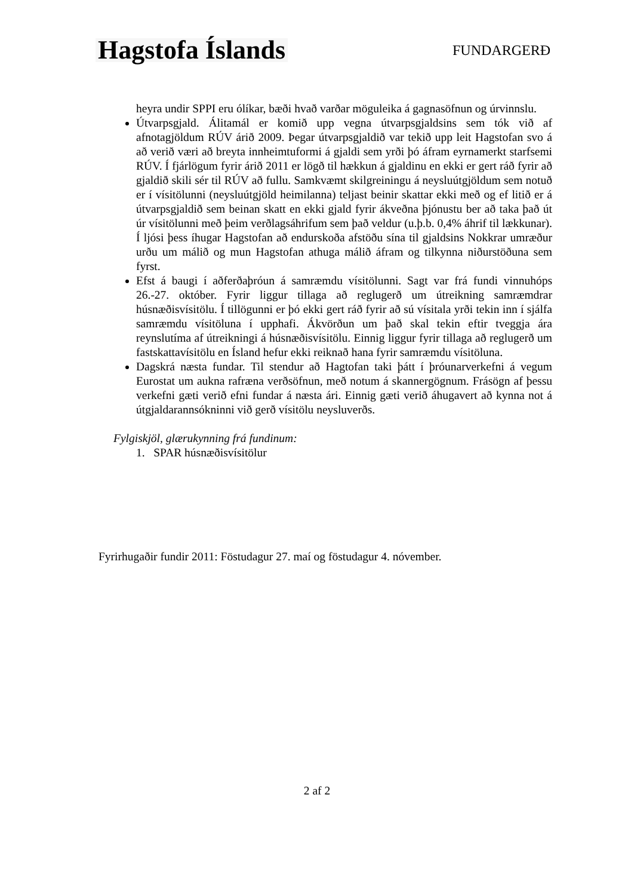Hagstofa Íslands
FUNDARGERÐ
heyra undir SPPI eru ólíkar, bæði hvað varðar möguleika á gagnasöfnun og úrvinnslu.
Útvarpsgjald. Álitamál er komið upp vegna útvarpsgjaldsins sem tók við af afnotagjöldum RÚV árið 2009. Þegar útvarpsgjaldið var tekið upp leit Hagstofan svo á að verið væri að breyta innheimtuformi á gjaldi sem yrði þó áfram eyrnamerkt starfsemi RÚV. Í fjárlögum fyrir árið 2011 er lögð til hækkun á gjaldinu en ekki er gert ráð fyrir að gjaldið skili sér til RÚV að fullu. Samkvæmt skilgreiningu á neysluútgjöldum sem notuð er í vísitölunni (neysluútgjöld heimilanna) teljast beinir skattar ekki með og ef litið er á útvarpsgjaldið sem beinan skatt en ekki gjald fyrir ákveðna þjónustu ber að taka það út úr vísitölunni með þeim verðlagsáhrifum sem það veldur (u.þ.b. 0,4% áhrif til lækkunar). Í ljósi þess íhugar Hagstofan að endurskoða afstöðu sína til gjaldsins Nokkrar umræður urðu um málið og mun Hagstofan athuga málið áfram og tilkynna niðurstöðuna sem fyrst.
Efst á baugi í aðferðaþróun á samræmdu vísitölunni. Sagt var frá fundi vinnuhóps 26.-27. október. Fyrir liggur tillaga að reglugerð um útreikning samræmdrar húsnæðisvísitölu. Í tillögunni er þó ekki gert ráð fyrir að sú vísitala yrði tekin inn í sjálfa samræmdu vísitöluna í upphafi. Ákvörðun um það skal tekin eftir tveggja ára reynslutíma af útreikningi á húsnæðisvísitölu. Einnig liggur fyrir tillaga að reglugerð um fastskattavísitölu en Ísland hefur ekki reiknað hana fyrir samræmdu vísitöluna.
Dagskrá næsta fundar. Til stendur að Hagtofan taki þátt í þróunarverkefni á vegum Eurostat um aukna rafræna verðsöfnun, með notum á skannergögnum. Frásögn af þessu verkefni gæti verið efni fundar á næsta ári. Einnig gæti verið áhugavert að kynna not á útgjaldarannsókninni við gerð vísitölu neysluverðs.
Fylgiskjöl, glærukynning frá fundinum:
1. SPAR húsnæðisvísitölur
Fyrirhugaðir fundir 2011: Föstudagur 27. maí og föstudagur 4. nóvember.
2 af 2